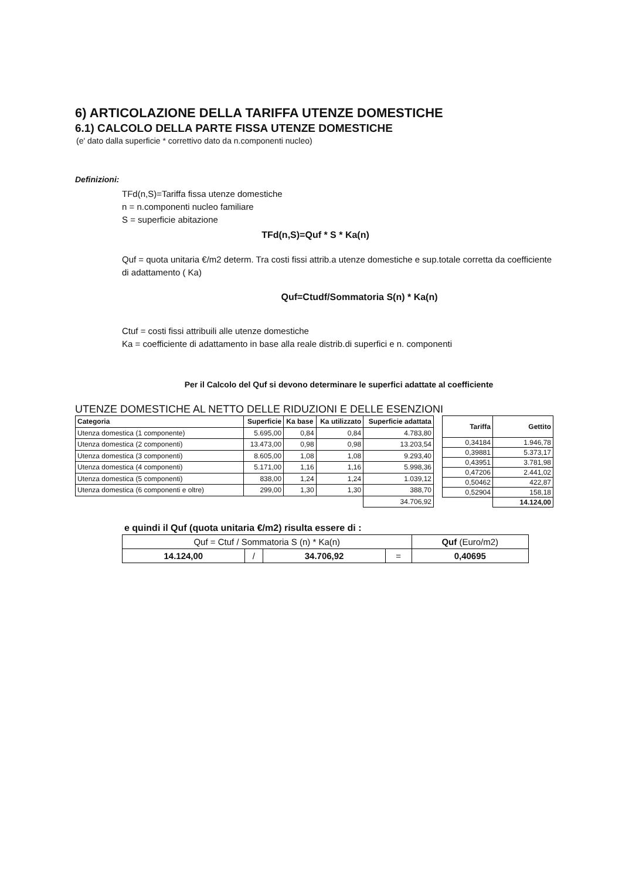6) ARTICOLAZIONE DELLA TARIFFA UTENZE DOMESTICHE
6.1) CALCOLO DELLA PARTE FISSA UTENZE DOMESTICHE
(e' dato dalla superficie * correttivo dato da n.componenti nucleo)
Definizioni:
TFd(n,S)=Tariffa fissa utenze domestiche
n = n.componenti nucleo familiare
S = superficie abitazione
TFd(n,S)=Quf * S * Ka(n)
Quf = quota unitaria €/m2 determ. Tra costi fissi attrib.a utenze domestiche e sup.totale corretta da coefficiente di adattamento ( Ka)
Quf=Ctudf/Sommatoria S(n) * Ka(n)
Ctuf = costi fissi attribuili alle utenze domestiche
Ka = coefficiente di adattamento in base alla reale distrib.di superfici e n. componenti
Per il Calcolo del Quf si devono determinare le superfici adattate al coefficiente
UTENZE DOMESTICHE AL NETTO DELLE RIDUZIONI E DELLE ESENZIONI
| Categoria | Superficie | Ka base | Ka utilizzato | Superficie adattata |
| --- | --- | --- | --- | --- |
| Utenza domestica (1 componente) | 5.695,00 | 0,84 | 0,84 | 4.783,80 |
| Utenza domestica (2 componenti) | 13.473,00 | 0,98 | 0,98 | 13.203,54 |
| Utenza domestica (3 componenti) | 8.605,00 | 1,08 | 1,08 | 9.293,40 |
| Utenza domestica (4 componenti) | 5.171,00 | 1,16 | 1,16 | 5.998,36 |
| Utenza domestica (5 componenti) | 838,00 | 1,24 | 1,24 | 1.039,12 |
| Utenza domestica (6 componenti e oltre) | 299,00 | 1,30 | 1,30 | 388,70 |
| | | | | 34.706,92 |
| Tariffa | Gettito |
| --- | --- |
| 0,34184 | 1.946,78 |
| 0,39881 | 5.373,17 |
| 0,43951 | 3.781,98 |
| 0,47206 | 2.441,02 |
| 0,50462 | 422,87 |
| 0,52904 | 158,18 |
| | 14.124,00 |
e quindi il Quf (quota unitaria €/m2) risulta essere di :
| Quf = Ctuf / Sommatoria S (n) * Ka(n) | | | | Quf (Euro/m2) |
| 14.124,00 | / | 34.706,92 | = | 0,40695 |